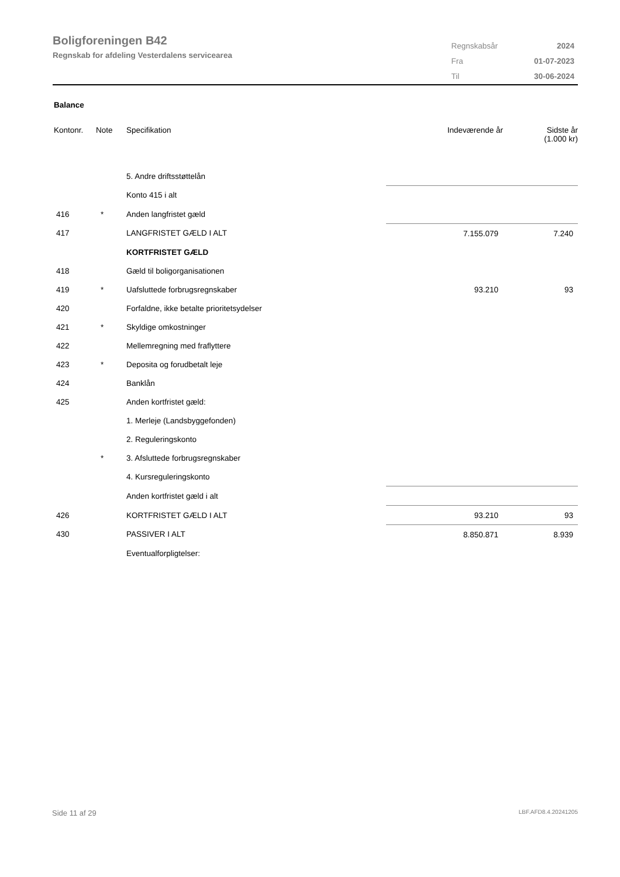Boligforeningen B42
Regnskab for afdeling Vesterdalens servicearea
| Regnskabsår | 2024 |
| Fra | 01-07-2023 |
| Til | 30-06-2024 |
Balance
| Kontonr. | Note | Specifikation | Indeværende år | Sidste år (1.000 kr) |
| --- | --- | --- | --- | --- |
| | | 5. Andre driftsstøttelån | | |
| | | Konto 415 i alt | | |
| 416 | * | Anden langfristet gæld | | |
| 417 | | LANGFRISTET GÆLD I ALT | 7.155.079 | 7.240 |
| | | KORTFRISTET GÆLD | | |
| 418 | | Gæld til boligorganisationen | | |
| 419 | * | Uafsluttede forbrugsregnskaber | 93.210 | 93 |
| 420 | | Forfaldne, ikke betalte prioritetsydelser | | |
| 421 | * | Skyldige omkostninger | | |
| 422 | | Mellemregning med fraflyttere | | |
| 423 | * | Deposita og forudbetalt leje | | |
| 424 | | Banklån | | |
| 425 | | Anden kortfristet gæld: | | |
| | | 1. Merleje (Landsbyggefonden) | | |
| | | 2. Reguleringskonto | | |
| | * | 3. Afsluttede forbrugsregnskaber | | |
| | | 4. Kursreguleringskonto | | |
| | | Anden kortfristet gæld i alt | | |
| 426 | | KORTFRISTET GÆLD I ALT | 93.210 | 93 |
| 430 | | PASSIVER I ALT | 8.850.871 | 8.939 |
| | | Eventualforpligtelser: | | |
Side 11 af 29 LBF.AFD8.4.20241205